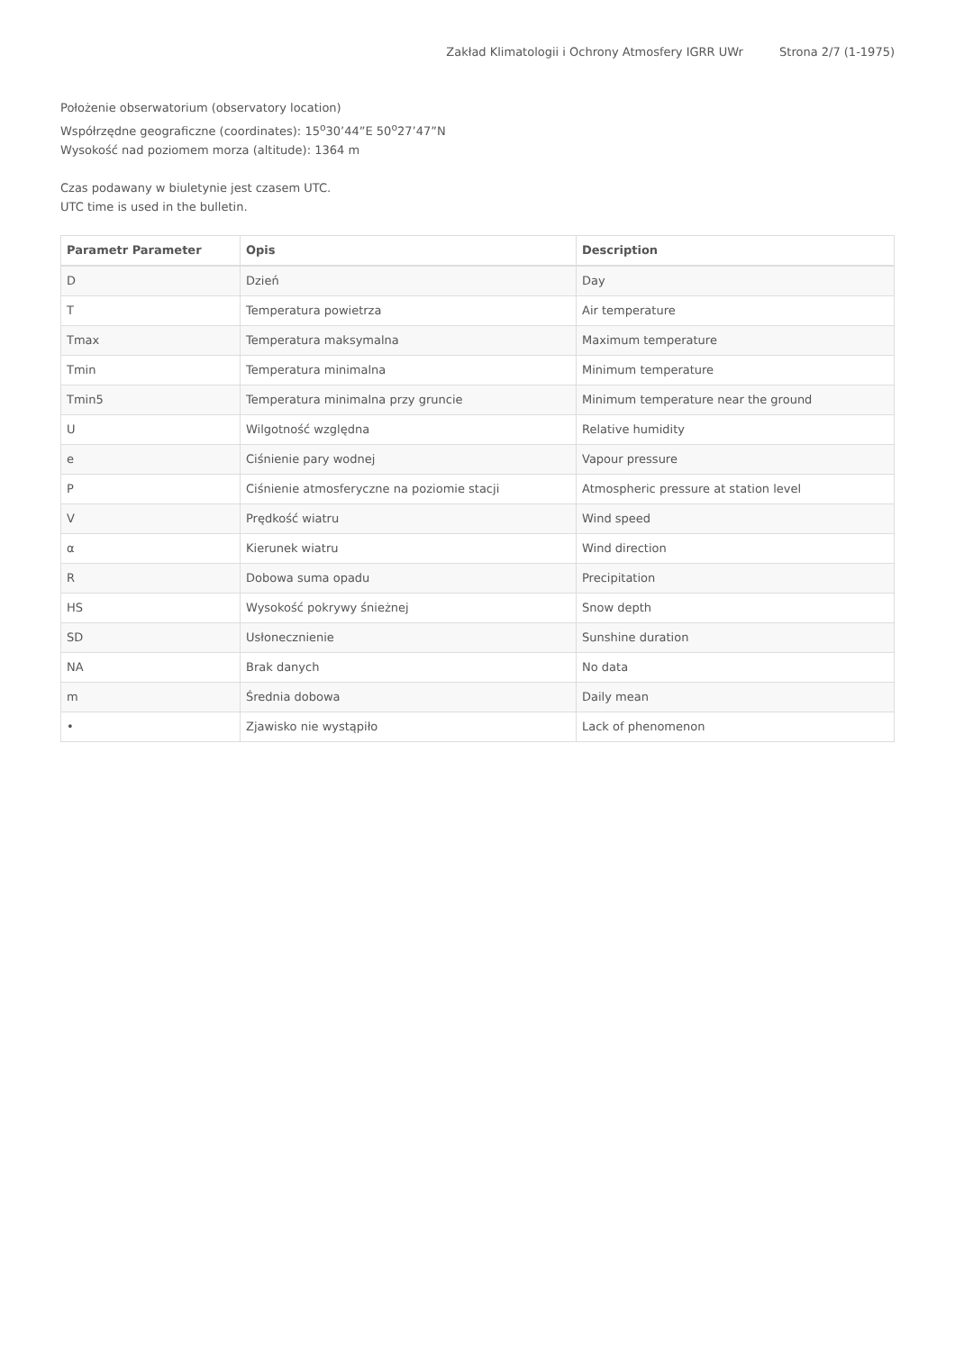Zakład Klimatologii i Ochrony Atmosfery IGRR UWr Strona 2/7 (1-1975)
Położenie obserwatorium (observatory location)
Współrzędne geograficzne (coordinates): 15<sup>o</sup>30’44”E 50<sup>o</sup>27’47”N
Wysokość nad poziomem morza (altitude): 1364 m
Czas podawany w biuletynie jest czasem UTC.
UTC time is used in the bulletin.
| Parametr Parameter | Opis | Description |
| --- | --- | --- |
| D | Dzień | Day |
| T | Temperatura powietrza | Air temperature |
| Tmax | Temperatura maksymalna | Maximum temperature |
| Tmin | Temperatura minimalna | Minimum temperature |
| Tmin5 | Temperatura minimalna przy gruncie | Minimum temperature near the ground |
| U | Wilgotność względna | Relative humidity |
| e | Ciśnienie pary wodnej | Vapour pressure |
| P | Ciśnienie atmosferyczne na poziomie stacji | Atmospheric pressure at station level |
| V | Prędkość wiatru | Wind speed |
| α | Kierunek wiatru | Wind direction |
| R | Dobowa suma opadu | Precipitation |
| HS | Wysokość pokrywy śnieżnej | Snow depth |
| SD | Usłonecznienie | Sunshine duration |
| NA | Brak danych | No data |
| m | Średnia dobowa | Daily mean |
| • | Zjawisko nie wystąpiło | Lack of phenomenon |